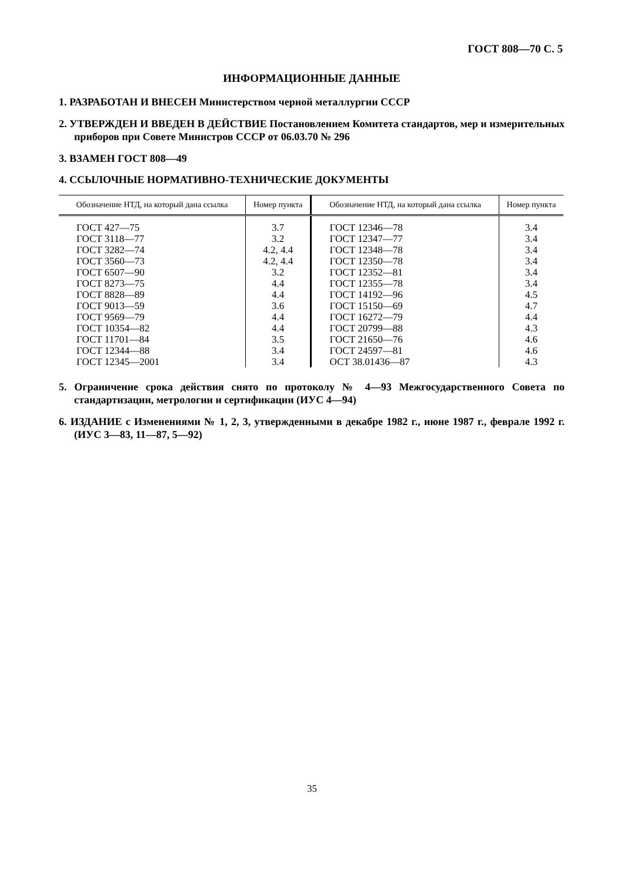ГОСТ 808—70 С. 5
ИНФОРМАЦИОННЫЕ ДАННЫЕ
1. РАЗРАБОТАН И ВНЕСЕН Министерством черной металлургии СССР
2. УТВЕРЖДЕН И ВВЕДЕН В ДЕЙСТВИЕ Постановлением Комитета стандартов, мер и измерительных приборов при Совете Министров СССР от 06.03.70 № 296
3. ВЗАМЕН ГОСТ 808—49
4. ССЫЛОЧНЫЕ НОРМАТИВНО-ТЕХНИЧЕСКИЕ ДОКУМЕНТЫ
| Обозначение НТД, на который дана ссылка | Номер пункта | Обозначение НТД, на который дана ссылка | Номер пункта |
| --- | --- | --- | --- |
| ГОСТ 427—75 | 3.7 | ГОСТ 12346—78 | 3.4 |
| ГОСТ 3118—77 | 3.2 | ГОСТ 12347—77 | 3.4 |
| ГОСТ 3282—74 | 4.2, 4.4 | ГОСТ 12348—78 | 3.4 |
| ГОСТ 3560—73 | 4.2, 4.4 | ГОСТ 12350—78 | 3.4 |
| ГОСТ 6507—90 | 3.2 | ГОСТ 12352—81 | 3.4 |
| ГОСТ 8273—75 | 4.4 | ГОСТ 12355—78 | 3.4 |
| ГОСТ 8828—89 | 4.4 | ГОСТ 14192—96 | 4.5 |
| ГОСТ 9013—59 | 3.6 | ГОСТ 15150—69 | 4.7 |
| ГОСТ 9569—79 | 4.4 | ГОСТ 16272—79 | 4.4 |
| ГОСТ 10354—82 | 4.4 | ГОСТ 20799—88 | 4.3 |
| ГОСТ 11701—84 | 3.5 | ГОСТ 21650—76 | 4.6 |
| ГОСТ 12344—88 | 3.4 | ГОСТ 24597—81 | 4.6 |
| ГОСТ 12345—2001 | 3.4 | ОСТ 38.01436—87 | 4.3 |
5. Ограничение срока действия снято по протоколу № 4—93 Межгосударственного Совета по стандартизации, метрологии и сертификации (ИУС 4—94)
6. ИЗДАНИЕ с Изменениями № 1, 2, 3, утвержденными в декабре 1982 г., июне 1987 г., феврале 1992 г. (ИУС 3—83, 11—87, 5—92)
35